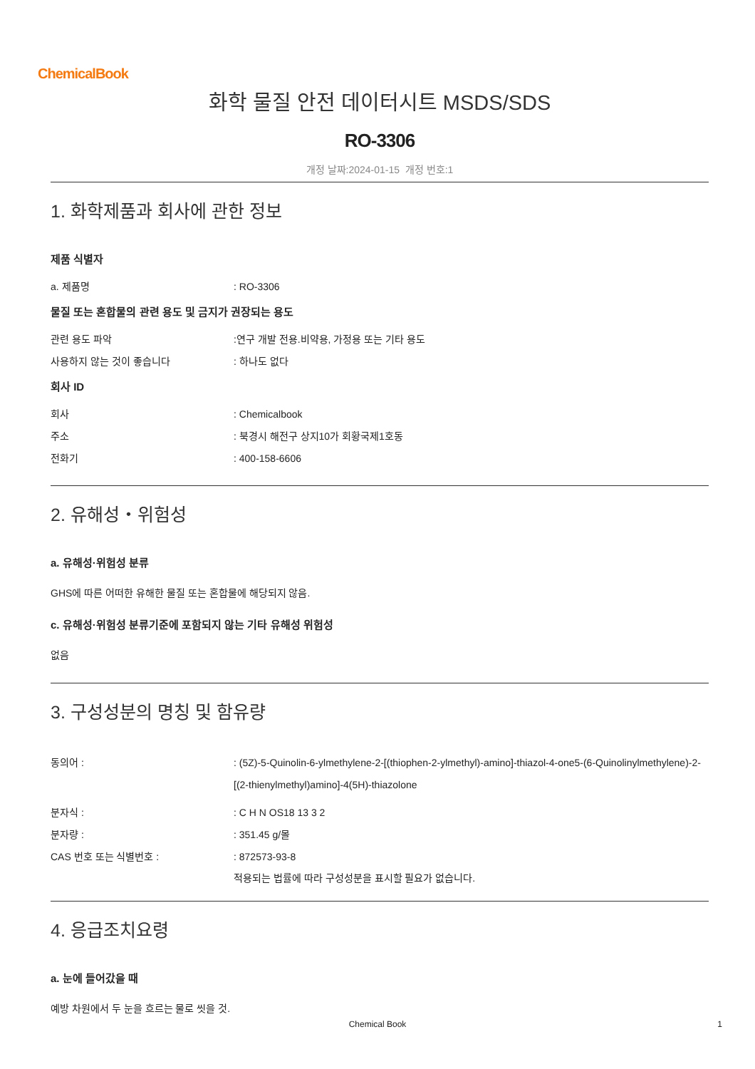ChemicalBook
화학 물질 안전 데이터시트 MSDS/SDS
RO-3306
개정 날짜:2024-01-15 개정 번호:1
1. 화학제품과 회사에 관한 정보
제품 식별자
a. 제품명 : RO-3306
물질 또는 혼합물의 관련 용도 및 금지가 권장되는 용도
관련 용도 파악 :연구 개발 전용.비약용, 가정용 또는 기타 용도
사용하지 않는 것이 좋습니다 : 하나도 없다
회사 ID
회사 : Chemicalbook
주소 : 북경시 해전구 상지10가 회황국제1호동
전화기 : 400-158-6606
2. 유해성・위험성
a. 유해성·위험성 분류
GHS에 따른 어떠한 유해한 물질 또는 혼합물에 해당되지 않음.
c. 유해성·위험성 분류기준에 포함되지 않는 기타 유해성 위험성
없음
3. 구성성분의 명칭 및 함유량
동의어 : : (5Z)-5-Quinolin-6-ylmethylene-2-[(thiophen-2-ylmethyl)-amino]-thiazol-4-one5-(6-Quinolinylmethylene)-2-[(2-thienylmethyl)amino]-4(5H)-thiazolone
분자식 : : C H N OS18 13 3 2
분자량 : : 351.45 g/몰
CAS 번호 또는 식별번호 : : 872573-93-8
적용되는 법률에 따라 구성성분을 표시할 필요가 없습니다.
4. 응급조치요령
a. 눈에 들어갔을 때
예방 차원에서 두 눈을 흐르는 물로 씻을 것.
Chemical Book
1